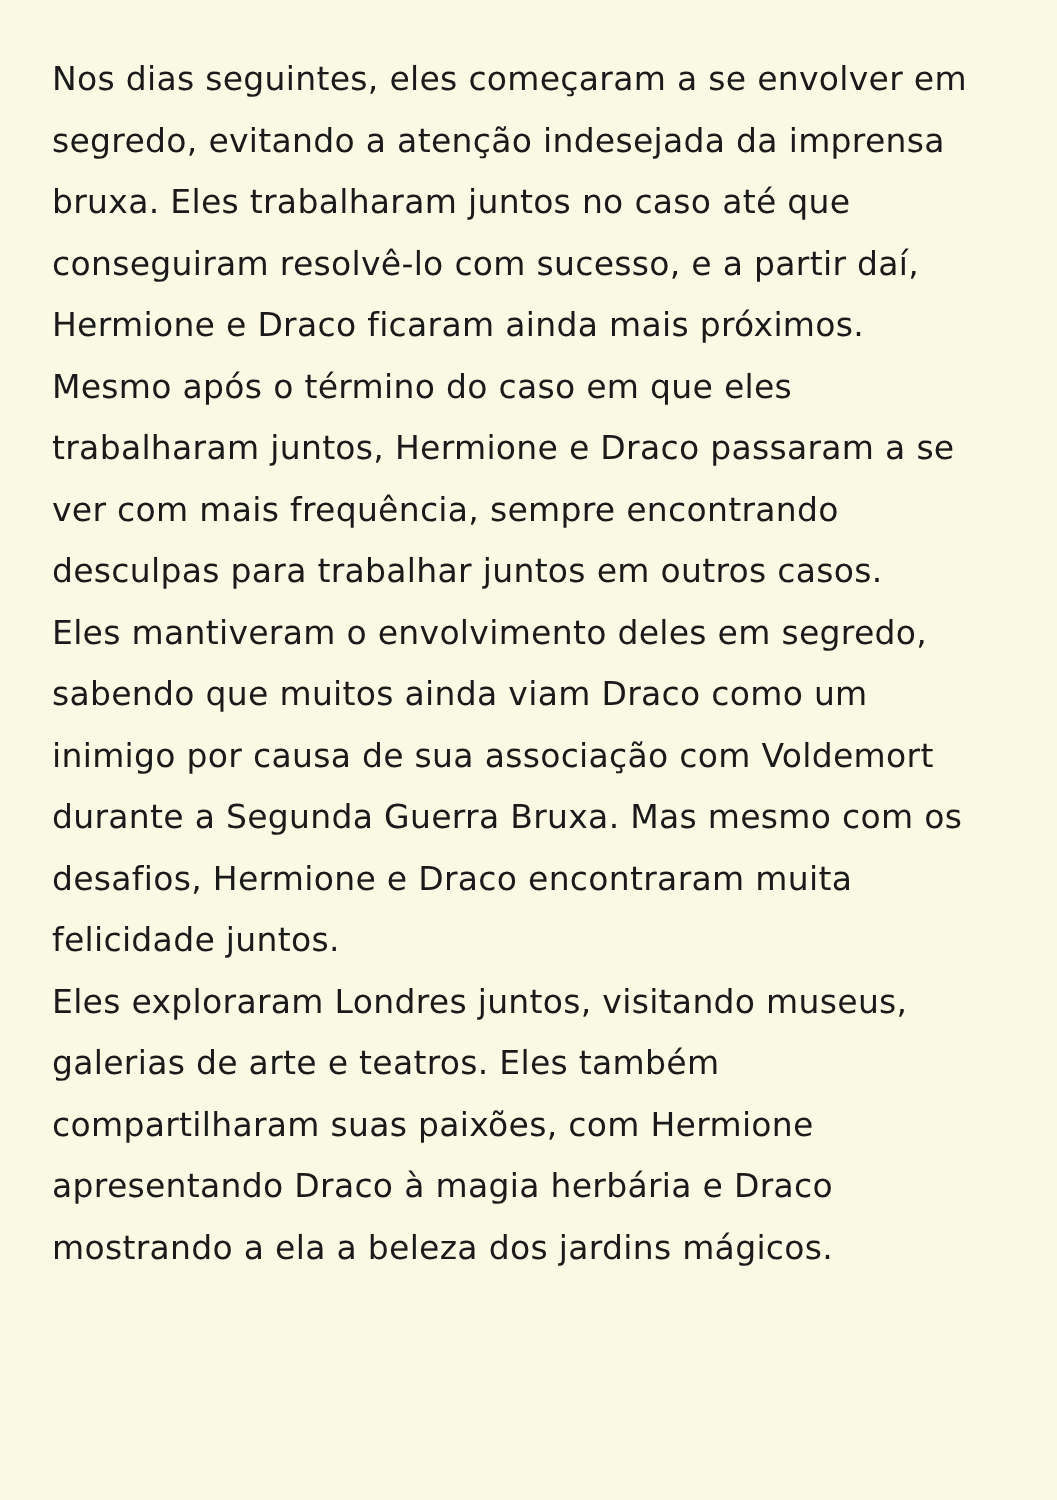Nos dias seguintes, eles começaram a se envolver em
segredo, evitando a atenção indesejada da imprensa
bruxa. Eles trabalharam juntos no caso até que
conseguiram resolvê-lo com sucesso, e a partir daí,
Hermione e Draco ficaram ainda mais próximos.
Mesmo após o término do caso em que eles
trabalharam juntos, Hermione e Draco passaram a se
ver com mais frequência, sempre encontrando
desculpas para trabalhar juntos em outros casos.
Eles mantiveram o envolvimento deles em segredo,
sabendo que muitos ainda viam Draco como um
inimigo por causa de sua associação com Voldemort
durante a Segunda Guerra Bruxa. Mas mesmo com os
desafios, Hermione e Draco encontraram muita
felicidade juntos.
Eles exploraram Londres juntos, visitando museus,
galerias de arte e teatros. Eles também
compartilharam suas paixões, com Hermione
apresentando Draco à magia herbária e Draco
mostrando a ela a beleza dos jardins mágicos.